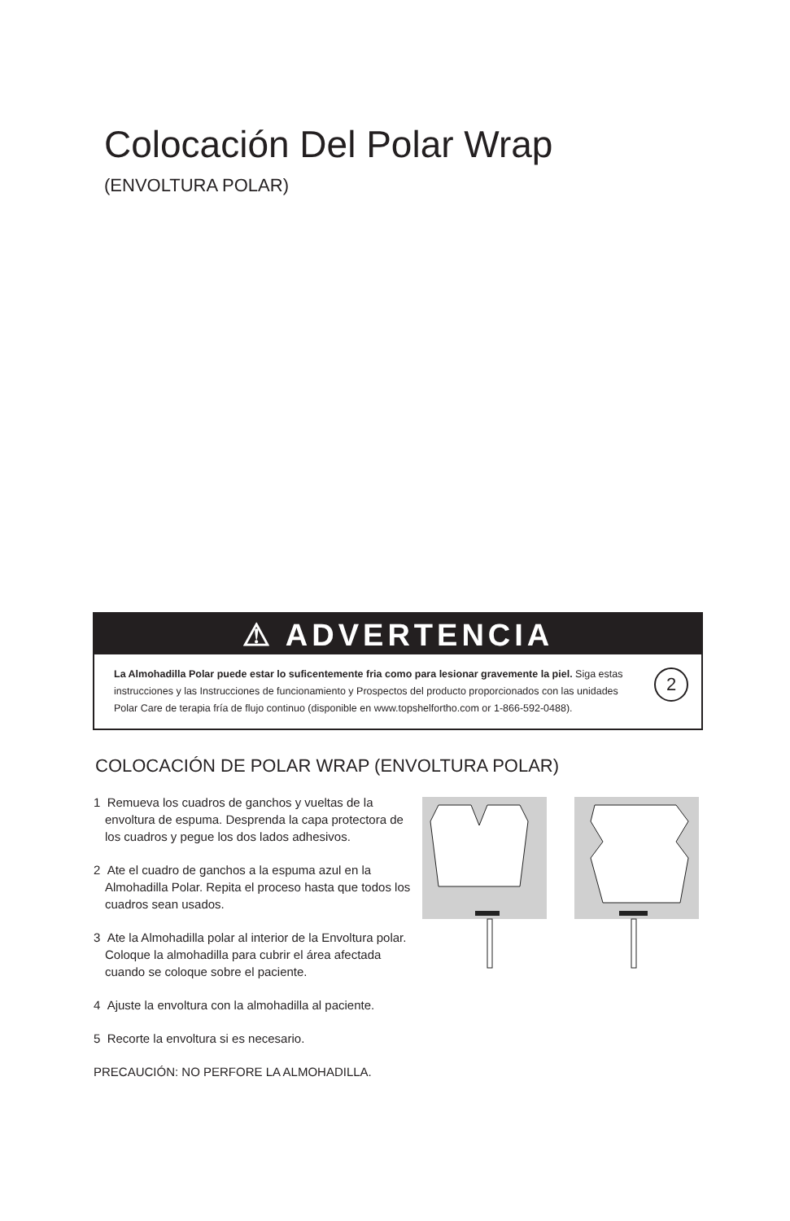Colocación Del Polar Wrap
(ENVOLTURA POLAR)
⚠ ADVERTENCIA
La Almohadilla Polar puede estar lo suficentemente fria como para lesionar gravemente la piel. Siga estas instrucciones y las Instrucciones de funcionamiento y Prospectos del producto proporcionados con las unidades Polar Care de terapia fría de flujo continuo (disponible en www.topshelfortho.com or 1-866-592-0488).
2
COLOCACIÓN DE POLAR WRAP (ENVOLTURA POLAR)
1 Remueva los cuadros de ganchos y vueltas de la envoltura de espuma. Desprenda la capa protectora de los cuadros y pegue los dos lados adhesivos.
2 Ate el cuadro de ganchos a la espuma azul en la Almohadilla Polar. Repita el proceso hasta que todos los cuadros sean usados.
3 Ate la Almohadilla polar al interior de la Envoltura polar. Coloque la almohadilla para cubrir el área afectada cuando se coloque sobre el paciente.
4 Ajuste la envoltura con la almohadilla al paciente.
5 Recorte la envoltura si es necesario.
PRECAUCIÓN: NO PERFORE LA ALMOHADILLA.